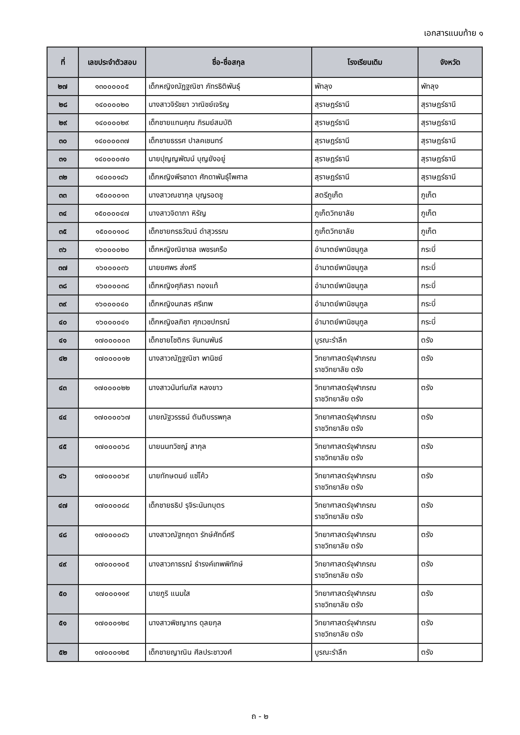เอกสารแนบท้าย ๑
| ที่ | เลขประจำตัวสอบ | ชื่อ-ชื่อสกุล | โรงเรียนเดิม | จังหวัด |
| --- | --- | --- | --- | --- |
| ๒๗ | ๑๓๐๐๐๐๐๕ | เด็กหญิงณัฏฐณิชา ภัทรธิติพันธุ์ | พัทลุง | พัทลุง |
| ๒๘ | ๑๔๐๐๐๐๒๐ | นางสาวจิรัชยา วาณิชย์เจริญ | สุราษฎร์ธานี | สุราษฎร์ธานี |
| ๒๙ | ๑๔๐๐๐๐๒๙ | เด็กชายแทนคุณ ภิรมย์สมบัติ | สุราษฎร์ธานี | สุราษฎร์ธานี |
| ๓๐ | ๑๔๐๐๐๐๓๗ | เด็กชายธรรศ ปาลคเชนทร์ | สุราษฎร์ธานี | สุราษฎร์ธานี |
| ๓๑ | ๑๔๐๐๐๐๗๐ | นายปุญญพัฒน์ บุญยังอยู่ | สุราษฎร์ธานี | สุราษฎร์ธานี |
| ๓๒ | ๑๔๐๐๐๑๘๖ | เด็กหญิงพีรชาดา ศักดาพันธุ์ไพศาล | สุราษฎร์ธานี | สุราษฎร์ธานี |
| ๓๓ | ๑๕๐๐๐๐๑๓ | นางสาวณชากุล บุญรอดชู | สตรีภูเก็ต | ภูเก็ต |
| ๓๔ | ๑๕๐๐๐๐๔๗ | นางสาวจิดาภา หิรัญ | ภูเก็ตวิทยาลัย | ภูเก็ต |
| ๓๕ | ๑๕๐๐๐๑๐๘ | เด็กชายกรธวัฒน์ ดำสุวรรณ | ภูเก็ตวิทยาลัย | ภูเก็ต |
| ๓๖ | ๑๖๐๐๐๐๒๐ | เด็กหญิงณิชาชล เพชรเครือ | อำมาตย์พานิชนุกูล | กระบี่ |
| ๓๗ | ๑๖๐๐๐๐๓๖ | นายยศพร ส่งศรี | อำมาตย์พานิชนุกูล | กระบี่ |
| ๓๘ | ๑๖๐๐๐๐๓๘ | เด็กหญิงศุภิสรา ทองแท้ | อำมาตย์พานิชนุกูล | กระบี่ |
| ๓๙ | ๑๖๐๐๐๐๔๐ | เด็กหญิงนภสร ศรีเทพ | อำมาตย์พานิชนุกูล | กระบี่ |
| ๔๐ | ๑๖๐๐๐๐๔๑ | เด็กหญิงลภิชา ศุภเวชปกรณ์ | อำมาตย์พานิชนุกูล | กระบี่ |
| ๔๑ | ๑๗๐๐๐๐๐๓ | เด็กชายโชติกร จันทนพันธ์ | บูรณะรำลึก | ตรัง |
| ๔๒ | ๑๗๐๐๐๐๑๒ | นางสาวณัฏฐณิชา พานิชย์ | วิทยาศาสตร์จุฬาภรณ ราชวิทยาลัย ตรัง | ตรัง |
| ๔๓ | ๑๗๐๐๐๐๒๒ | นางสาวนันท์นภัส หลงขาว | วิทยาศาสตร์จุฬาภรณ ราชวิทยาลัย ตรัง | ตรัง |
| ๔๔ | ๑๗๐๐๐๐๖๗ | นายณัฐวรรธน์ ตันติบรรพกุล | วิทยาศาสตร์จุฬาภรณ ราชวิทยาลัย ตรัง | ตรัง |
| ๔๕ | ๑๗๐๐๐๐๖๘ | นายนนทวิชญ์ สากุล | วิทยาศาสตร์จุฬาภรณ ราชวิทยาลัย ตรัง | ตรัง |
| ๔๖ | ๑๗๐๐๐๐๖๙ | นายทักษดนย์ แซ่โค้ว | วิทยาศาสตร์จุฬาภรณ ราชวิทยาลัย ตรัง | ตรัง |
| ๔๗ | ๑๗๐๐๐๐๘๔ | เด็กชายธธิป รุจิระนันทบุตร | วิทยาศาสตร์จุฬาภรณ ราชวิทยาลัย ตรัง | ตรัง |
| ๔๘ | ๑๗๐๐๐๐๘๖ | นางสาวณัฐกฤตา รักษ์ศักดิ์ศรี | วิทยาศาสตร์จุฬาภรณ ราชวิทยาลัย ตรัง | ตรัง |
| ๔๙ | ๑๗๐๐๐๑๐๕ | นางสาวภาธรณ์ ธำรงค์เทพพิทักษ์ | วิทยาศาสตร์จุฬาภรณ ราชวิทยาลัย ตรัง | ตรัง |
| ๕๐ | ๑๗๐๐๐๑๑๙ | นายภูริ แนมใส | วิทยาศาสตร์จุฬาภรณ ราชวิทยาลัย ตรัง | ตรัง |
| ๕๑ | ๑๗๐๐๐๑๒๔ | นางสาวพิชญากร ดุลยกุล | วิทยาศาสตร์จุฬาภรณ ราชวิทยาลัย ตรัง | ตรัง |
| ๕๒ | ๑๗๐๐๐๑๒๕ | เด็กชายญาณิน ศีลประชาวงศ์ | บูรณะรำลึก | ตรัง |
ถ - ๒